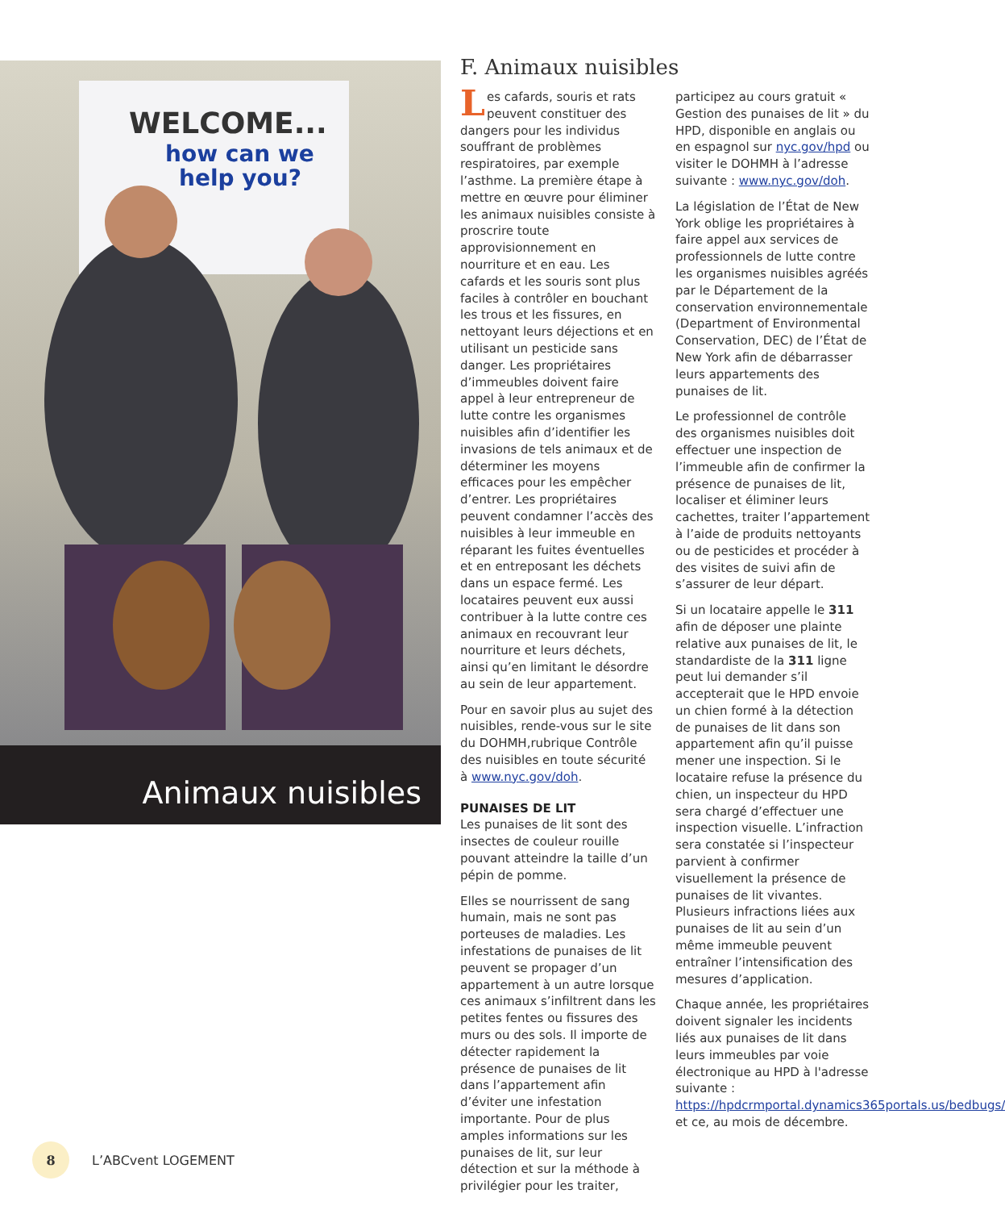WELCOME...
how can we
help you?
Animaux nuisibles
F. Animaux nuisibles
Les cafards, souris et rats peuvent constituer des dangers pour les individus souffrant de problèmes respiratoires, par exemple l’asthme. La première étape à mettre en œuvre pour éliminer les animaux nuisibles consiste à proscrire toute approvisionnement en nourriture et en eau. Les cafards et les souris sont plus faciles à contrôler en bouchant les trous et les fissures, en nettoyant leurs déjections et en utilisant un pesticide sans danger. Les propriétaires d’immeubles doivent faire appel à leur entrepreneur de lutte contre les organismes nuisibles afin d’identifier les invasions de tels animaux et de déterminer les moyens efficaces pour les empêcher d’entrer. Les propriétaires peuvent condamner l’accès des nuisibles à leur immeuble en réparant les fuites éventuelles et en entreposant les déchets dans un espace fermé. Les locataires peuvent eux aussi contribuer à la lutte contre ces animaux en recouvrant leur nourriture et leurs déchets, ainsi qu’en limitant le désordre au sein de leur appartement.
Pour en savoir plus au sujet des nuisibles, rende-vous sur le site du DOHMH,rubrique Contrôle des nuisibles en toute sécurité à www.nyc.gov/doh.
PUNAISES DE LIT
Les punaises de lit sont des insectes de couleur rouille pouvant atteindre la taille d’un pépin de pomme.
Elles se nourrissent de sang humain, mais ne sont pas porteuses de maladies. Les infestations de punaises de lit peuvent se propager d’un appartement à un autre lorsque ces animaux s’infiltrent dans les petites fentes ou fissures des murs ou des sols. Il importe de détecter rapidement la présence de punaises de lit dans l’appartement afin d’éviter une infestation importante. Pour de plus amples informations sur les punaises de lit, sur leur détection et sur la méthode à privilégier pour les traiter,
participez au cours gratuit « Gestion des punaises de lit » du HPD, disponible en anglais ou en espagnol sur nyc.gov/hpd ou visiter le DOHMH à l’adresse suivante : www.nyc.gov/doh.
La législation de l’État de New York oblige les propriétaires à faire appel aux services de professionnels de lutte contre les organismes nuisibles agréés par le Département de la conservation environnementale (Department of Environmental Conservation, DEC) de l’État de New York afin de débarrasser leurs appartements des punaises de lit.
Le professionnel de contrôle des organismes nuisibles doit effectuer une inspection de l’immeuble afin de confirmer la présence de punaises de lit, localiser et éliminer leurs cachettes, traiter l’appartement à l’aide de produits nettoyants ou de pesticides et procéder à des visites de suivi afin de s’assurer de leur départ.
Si un locataire appelle le 311 afin de déposer une plainte relative aux punaises de lit, le standardiste de la 311 ligne peut lui demander s’il accepterait que le HPD envoie un chien formé à la détection de punaises de lit dans son appartement afin qu’il puisse mener une inspection. Si le locataire refuse la présence du chien, un inspecteur du HPD sera chargé d’effectuer une inspection visuelle. L’infraction sera constatée si l’inspecteur parvient à confirmer visuellement la présence de punaises de lit vivantes. Plusieurs infractions liées aux punaises de lit au sein d’un même immeuble peuvent entraîner l’intensification des mesures d’application.
Chaque année, les propriétaires doivent signaler les incidents liés aux punaises de lit dans leurs immeubles par voie électronique au HPD à l'adresse suivante : https://hpdcrmportal.dynamics365portals.us/bedbugs/ et ce, au mois de décembre.
8
L’ABCvent LOGEMENT